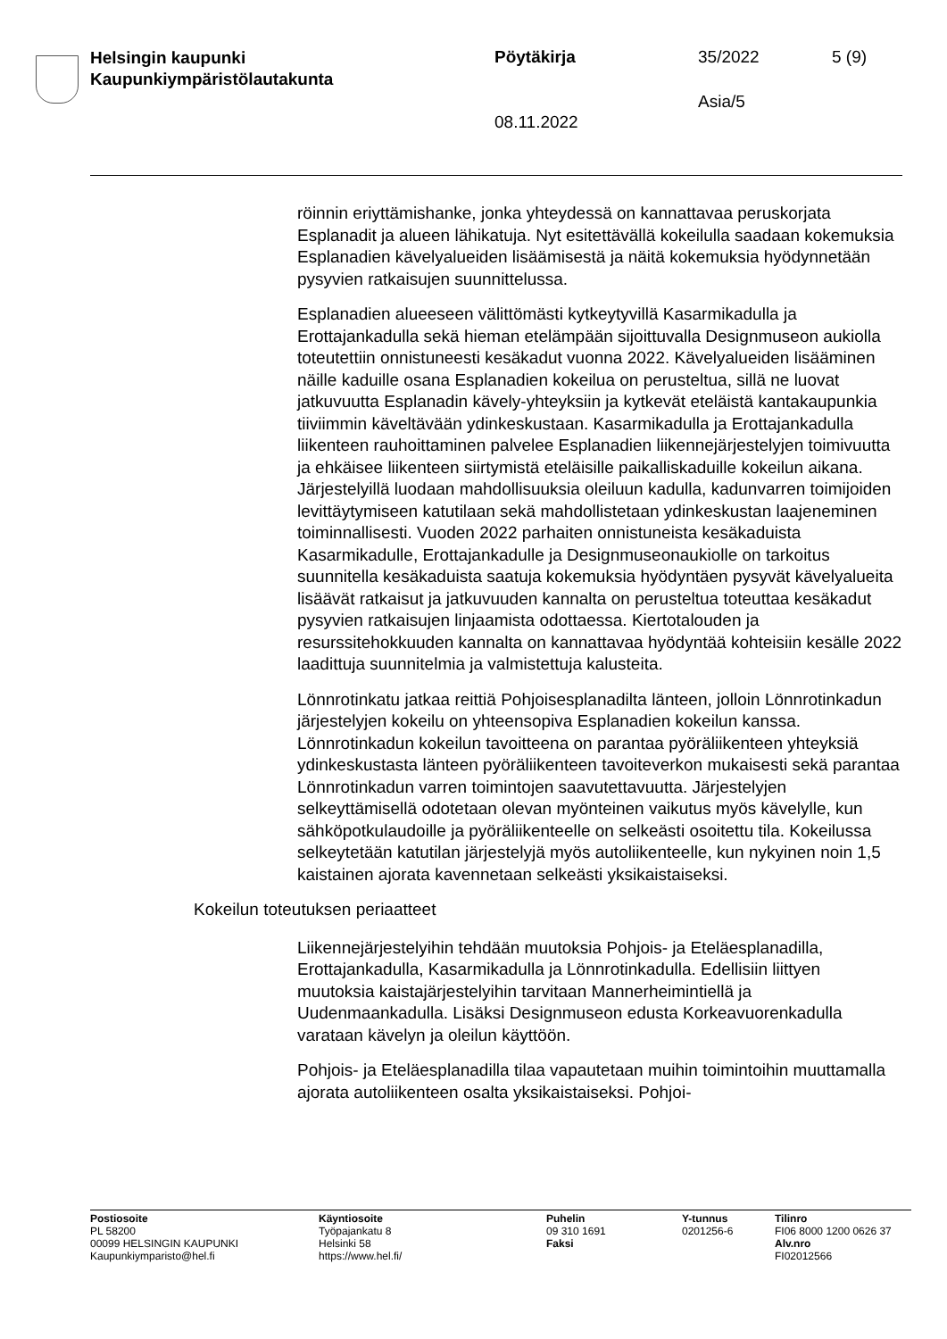Helsingin kaupunki
Kaupunkiympäristölautakunta
Pöytäkirja 35/2022 5 (9)
Asia/5
08.11.2022
röinnin eriyttämishanke, jonka yhteydessä on kannattavaa peruskorjata Esplanadit ja alueen lähikatuja. Nyt esitettävällä kokeilulla saadaan kokemuksia Esplanadien kävelyalueiden lisäämisestä ja näitä kokemuksia hyödynnetään pysyvien ratkaisujen suunnittelussa.
Esplanadien alueeseen välittömästi kytkeytyvillä Kasarmikadulla ja Erottajankadulla sekä hieman etelämpään sijoittuvalla Designmuseon aukiolla toteutettiin onnistuneesti kesäkadut vuonna 2022. Kävelyalueiden lisääminen näille kaduille osana Esplanadien kokeilua on perusteltua, sillä ne luovat jatkuvuutta Esplanadin kävely-yhteyksiin ja kytkevät eteläistä kantakaupunkia tiiviimmin käveltävään ydinkeskustaan. Kasarmikadulla ja Erottajankadulla liikenteen rauhoittaminen palvelee Esplanadien liikennejärjestelyjen toimivuutta ja ehkäisee liikenteen siirtymistä eteläisille paikalliskaduille kokeilun aikana. Järjestelyillä luodaan mahdollisuuksia oleiluun kadulla, kadunvarren toimijoiden levittäytymiseen katutilaan sekä mahdollistetaan ydinkeskustan laajeneminen toiminnallisesti. Vuoden 2022 parhaiten onnistuneista kesäkaduista Kasarmikadulle, Erottajankadulle ja Designmuseonaukiolle on tarkoitus suunnitella kesäkaduista saatuja kokemuksia hyödyntäen pysyvät kävelyalueita lisäävät ratkaisut ja jatkuvuuden kannalta on perusteltua toteuttaa kesäkadut pysyvien ratkaisujen linjaamista odottaessa. Kiertotalouden ja resurssitehokkuuden kannalta on kannattavaa hyödyntää kohteisiin kesälle 2022 laadittuja suunnitelmia ja valmistettuja kalusteita.
Lönnrotinkatu jatkaa reittiä Pohjoisesplanadilta länteen, jolloin Lönnrotinkadun järjestelyjen kokeilu on yhteensopiva Esplanadien kokeilun kanssa. Lönnrotinkadun kokeilun tavoitteena on parantaa pyöräliikenteen yhteyksiä ydinkeskustasta länteen pyöräliikenteen tavoiteverkon mukaisesti sekä parantaa Lönnrotinkadun varren toimintojen saavutettavuutta. Järjestelyjen selkeyttämisellä odotetaan olevan myönteinen vaikutus myös kävelylle, kun sähköpotkulaudoille ja pyöräliikenteelle on selkeästi osoitettu tila. Kokeilussa selkeytetään katutilan järjestelyjä myös autoliikenteelle, kun nykyinen noin 1,5 kaistainen ajorata kavennetaan selkeästi yksikaistaiseksi.
Kokeilun toteutuksen periaatteet
Liikennejärjestelyihin tehdään muutoksia Pohjois- ja Eteläesplanadilla, Erottajankadulla, Kasarmikadulla ja Lönnrotinkadulla. Edellisiin liittyen muutoksia kaistajärjestelyihin tarvitaan Mannerheimintiellä ja Uudenmaankadulla. Lisäksi Designmuseon edusta Korkeavuorenkadulla varataan kävelyn ja oleilun käyttöön.
Pohjois- ja Eteläesplanadilla tilaa vapautetaan muihin toimintoihin muuttamalla ajorata autoliikenteen osalta yksikaistaiseksi. Pohjoi-
Postiosoite
PL 58200
00099 HELSINGIN KAUPUNKI
Kaupunkiymparisto@hel.fi
Käyntiosoite
Työpajankatu 8
Helsinki 58
https://www.hel.fi/
Puhelin
09 310 1691
Faksi
Y-tunnus
0201256-6
Tilinro
FI06 8000 1200 0626 37
Alv.nro
FI02012566